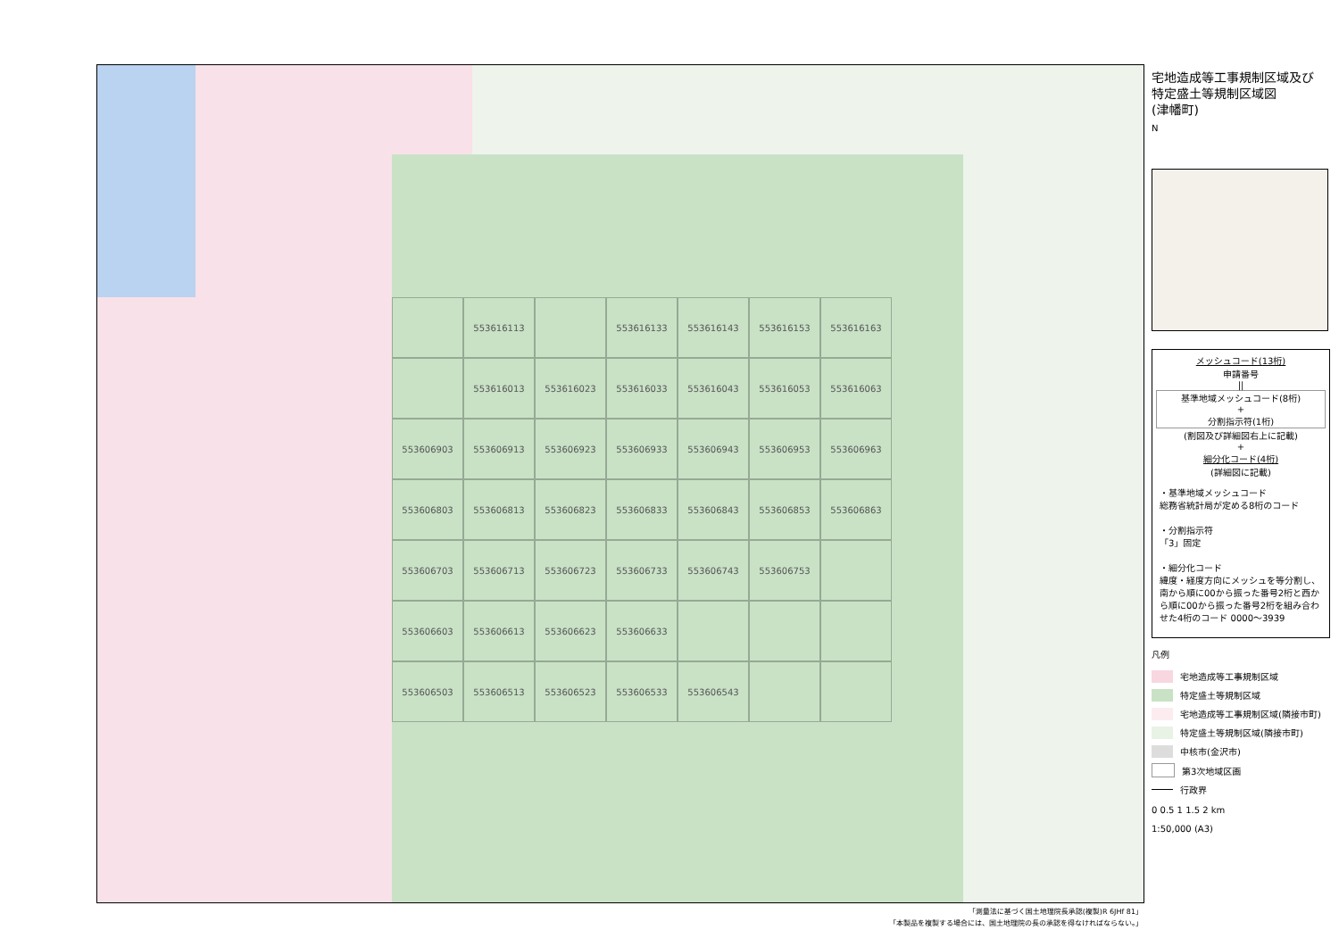553616113
553616133
553616143
553616153
553616163
553616013
553616023
553616033
553616043
553616053
553616063
553606903
553606913
553606923
553606933
553606943
553606953
553606963
553606803
553606813
553606823
553606833
553606843
553606853
553606863
553606703
553606713
553606723
553606733
553606743
553606753
553606603
553606613
553606623
553606633
553606503
553606513
553606523
553606533
553606543
宅地造成等工事規制区域及び
特定盛土等規制区域図
(津幡町)
N
メッシュコード(13桁)
申請番号
||
基準地域メッシュコード(8桁)
+
分割指示符(1桁)
(割図及び詳細図右上に記載)
+
細分化コード(4桁)
(詳細図に記載)
・基準地域メッシュコード
総務省統計局が定める8桁のコード
・分割指示符
「3」固定
・細分化コード
緯度・経度方向にメッシュを等分割し、南から順に00から振った番号2桁と西から順に00から振った番号2桁を組み合わせた4桁のコード 0000〜3939
凡例
宅地造成等工事規制区域
特定盛土等規制区域
宅地造成等工事規制区域(隣接市町)
特定盛土等規制区域(隣接市町)
中核市(金沢市)
第3次地域区画
行政界
0 0.5 1 1.5 2 km
1:50,000 (A3)
「測量法に基づく国土地理院長承認(複製)R 6JHf 81」
「本製品を複製する場合には、国土地理院の長の承認を得なければならない。」